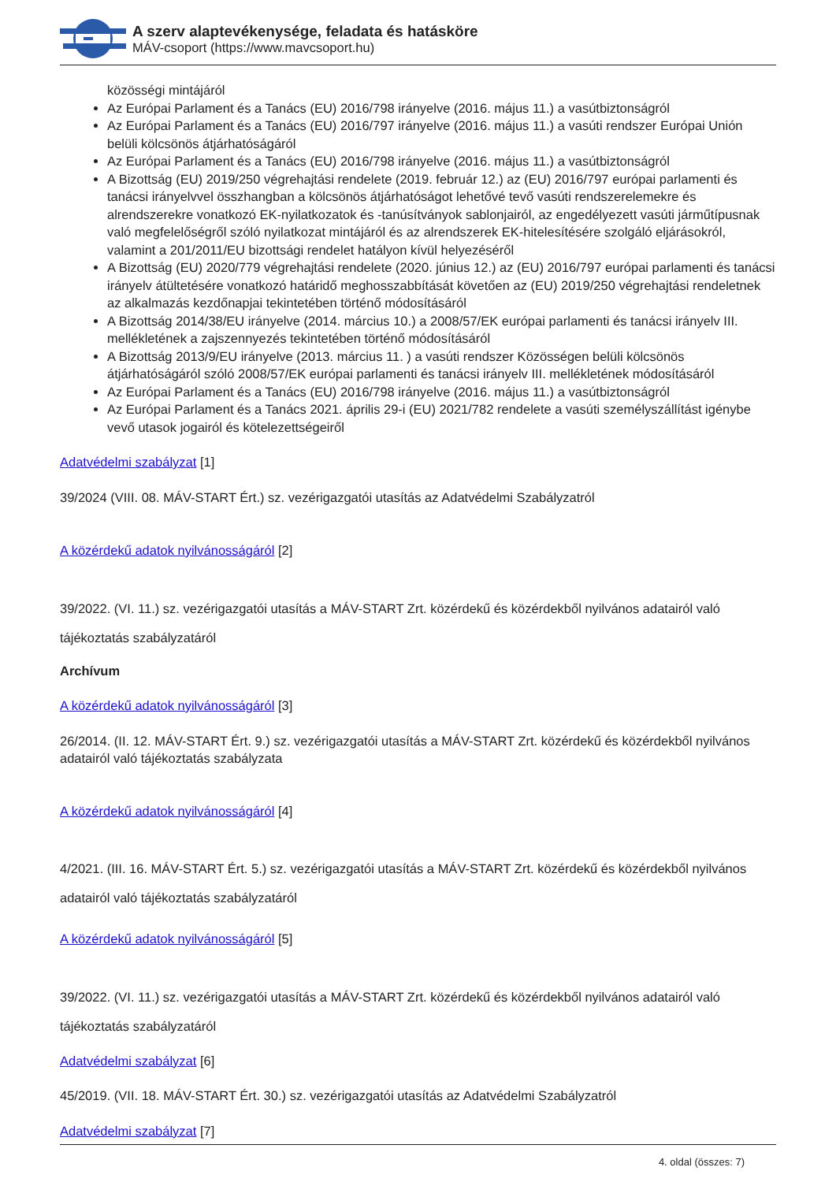A szerv alaptevékenysége, feladata és hatásköre
MÁV-csoport (https://www.mavcsoport.hu)
közösségi mintájáról
Az Európai Parlament és a Tanács (EU) 2016/798 irányelve (2016. május 11.) a vasútbiztonságról
Az Európai Parlament és a Tanács (EU) 2016/797 irányelve (2016. május 11.) a vasúti rendszer Európai Unión belüli kölcsönös átjárhatóságáról
Az Európai Parlament és a Tanács (EU) 2016/798 irányelve (2016. május 11.) a vasútbiztonságról
A Bizottság (EU) 2019/250 végrehajtási rendelete (2019. február 12.) az (EU) 2016/797 európai parlamenti és tanácsi irányelvvel összhangban a kölcsönös átjárhatóságot lehetővé tevő vasúti rendszerelemekre és alrendszerekre vonatkozó EK-nyilatkozatok és -tanúsítványok sablonjairól, az engedélyezett vasúti járműtípusnak való megfelelőségről szóló nyilatkozat mintájáról és az alrendszerek EK-hitelesítésére szolgáló eljárásokról, valamint a 201/2011/EU bizottsági rendelet hatályon kívül helyezéséről
A Bizottság (EU) 2020/779 végrehajtási rendelete (2020. június 12.) az (EU) 2016/797 európai parlamenti és tanácsi irányelv átültetésére vonatkozó határidő meghosszabbítását követően az (EU) 2019/250 végrehajtási rendeletnek az alkalmazás kezdőnapjai tekintetében történő módosításáról
A Bizottság 2014/38/EU irányelve (2014. március 10.) a 2008/57/EK európai parlamenti és tanácsi irányelv III. mellékletének a zajszennyezés tekintetében történő módosításáról
A Bizottság 2013/9/EU irányelve (2013. március 11. ) a vasúti rendszer Közösségen belüli kölcsönös átjárhatóságáról szóló 2008/57/EK európai parlamenti és tanácsi irányelv III. mellékletének módosításáról
Az Európai Parlament és a Tanács (EU) 2016/798 irányelve (2016. május 11.) a vasútbiztonságról
Az Európai Parlament és a Tanács 2021. április 29-i (EU) 2021/782 rendelete a vasúti személyszállítást igénybe vevő utasok jogairól és kötelezettségeiről
Adatvédelmi szabályzat [1]
39/2024 (VIII. 08. MÁV-START Ért.) sz. vezérigazgatói utasítás az Adatvédelmi Szabályzatról
A közérdekű adatok nyilvánosságáról [2]
39/2022. (VI. 11.) sz. vezérigazgatói utasítás a MÁV-START Zrt. közérdekű és közérdekből nyilvános adatairól való tájékoztatás szabályzatáról
Archívum
A közérdekű adatok nyilvánosságáról [3]
26/2014. (II. 12. MÁV-START Ért. 9.) sz. vezérigazgatói utasítás a MÁV-START Zrt. közérdekű és közérdekből nyilvános adatairól való tájékoztatás szabályzata
A közérdekű adatok nyilvánosságáról [4]
4/2021. (III. 16. MÁV-START Ért. 5.) sz. vezérigazgatói utasítás a MÁV-START Zrt. közérdekű és közérdekből nyilvános adatairól való tájékoztatás szabályzatáról
A közérdekű adatok nyilvánosságáról [5]
39/2022. (VI. 11.) sz. vezérigazgatói utasítás a MÁV-START Zrt. közérdekű és közérdekből nyilvános adatairól való tájékoztatás szabályzatáról
Adatvédelmi szabályzat [6]
45/2019. (VII. 18. MÁV-START Ért. 30.) sz. vezérigazgatói utasítás az Adatvédelmi Szabályzatról
Adatvédelmi szabályzat [7]
4. oldal (összes: 7)